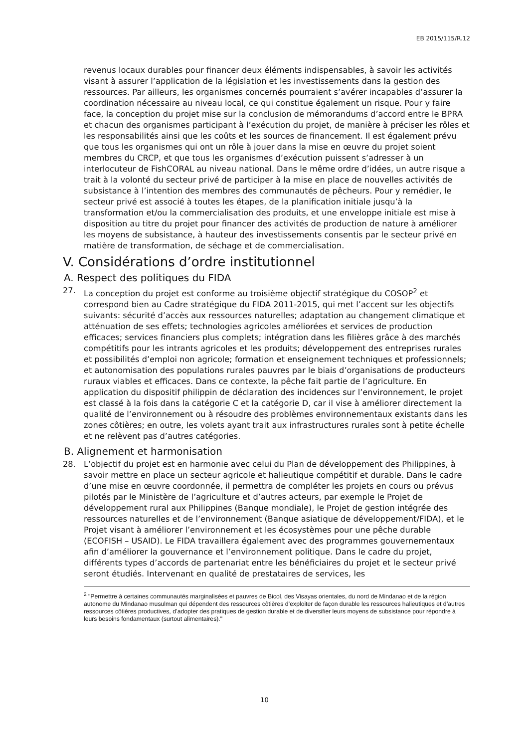EB 2015/115/R.12
revenus locaux durables pour financer deux éléments indispensables, à savoir les activités visant à assurer l’application de la législation et les investissements dans la gestion des ressources. Par ailleurs, les organismes concernés pourraient s’avérer incapables d’assurer la coordination nécessaire au niveau local, ce qui constitue également un risque. Pour y faire face, la conception du projet mise sur la conclusion de mémorandums d’accord entre le BPRA et chacun des organismes participant à l’exécution du projet, de manière à préciser les rôles et les responsabilités ainsi que les coûts et les sources de financement. Il est également prévu que tous les organismes qui ont un rôle à jouer dans la mise en œuvre du projet soient membres du CRCP, et que tous les organismes d’exécution puissent s’adresser à un interlocuteur de FishCORAL au niveau national. Dans le même ordre d’idées, un autre risque a trait à la volonté du secteur privé de participer à la mise en place de nouvelles activités de subsistance à l’intention des membres des communautés de pêcheurs. Pour y remédier, le secteur privé est associé à toutes les étapes, de la planification initiale jusqu’à la transformation et/ou la commercialisation des produits, et une enveloppe initiale est mise à disposition au titre du projet pour financer des activités de production de nature à améliorer les moyens de subsistance, à hauteur des investissements consentis par le secteur privé en matière de transformation, de séchage et de commercialisation.
V. Considérations d’ordre institutionnel
A. Respect des politiques du FIDA
27. La conception du projet est conforme au troisième objectif stratégique du COSOP<sup>2</sup> et correspond bien au Cadre stratégique du FIDA 2011-2015, qui met l’accent sur les objectifs suivants: sécurité d’accès aux ressources naturelles; adaptation au changement climatique et atténuation de ses effets; technologies agricoles améliorées et services de production efficaces; services financiers plus complets; intégration dans les filières grâce à des marchés compétitifs pour les intrants agricoles et les produits; développement des entreprises rurales et possibilités d’emploi non agricole; formation et enseignement techniques et professionnels; et autonomisation des populations rurales pauvres par le biais d’organisations de producteurs ruraux viables et efficaces. Dans ce contexte, la pêche fait partie de l’agriculture. En application du dispositif philippin de déclaration des incidences sur l’environnement, le projet est classé à la fois dans la catégorie C et la catégorie D, car il vise à améliorer directement la qualité de l’environnement ou à résoudre des problèmes environnementaux existants dans les zones côtières; en outre, les volets ayant trait aux infrastructures rurales sont à petite échelle et ne relèvent pas d’autres catégories.
B. Alignement et harmonisation
28. L’objectif du projet est en harmonie avec celui du Plan de développement des Philippines, à savoir mettre en place un secteur agricole et halieutique compétitif et durable. Dans le cadre d’une mise en œuvre coordonnée, il permettra de compléter les projets en cours ou prévus pilotés par le Ministère de l’agriculture et d’autres acteurs, par exemple le Projet de développement rural aux Philippines (Banque mondiale), le Projet de gestion intégrée des ressources naturelles et de l’environnement (Banque asiatique de développement/FIDA), et le Projet visant à améliorer l’environnement et les écosystèmes pour une pêche durable (ECOFISH – USAID). Le FIDA travaillera également avec des programmes gouvernementaux afin d’améliorer la gouvernance et l’environnement politique. Dans le cadre du projet, différents types d’accords de partenariat entre les bénéficiaires du projet et le secteur privé seront étudiés. Intervenant en qualité de prestataires de services, les
<sup>2</sup> "Permettre à certaines communautés marginalisées et pauvres de Bicol, des Visayas orientales, du nord de Mindanao et de la région autonome du Mindanao musulman qui dépendent des ressources côtières d’exploiter de façon durable les ressources halieutiques et d’autres ressources côtières productives, d’adopter des pratiques de gestion durable et de diversifier leurs moyens de subsistance pour répondre à leurs besoins fondamentaux (surtout alimentaires)."
10